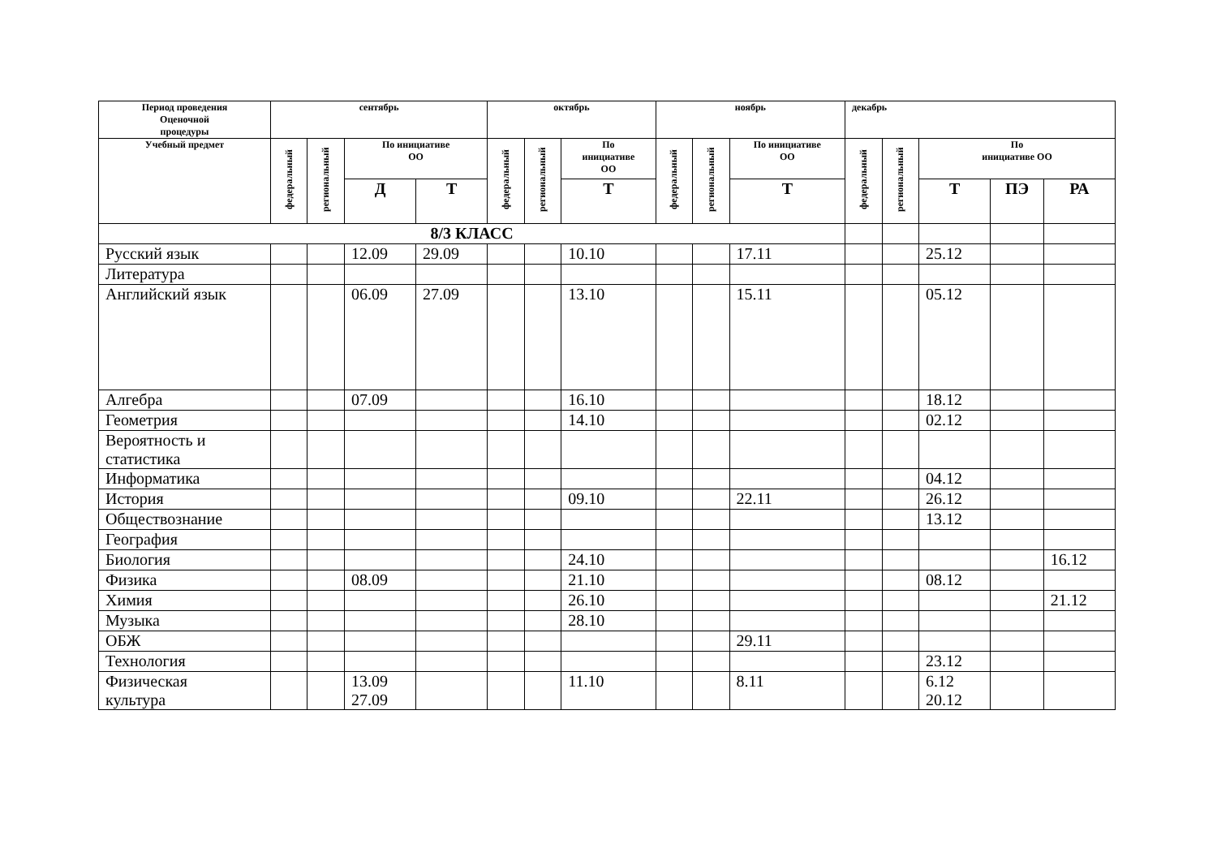| Период проведения Оценочной процедуры | сентябрь | | | | октябрь | | | ноябрь | | | декабрь | | | | |
| --- | --- | --- | --- | --- | --- | --- | --- | --- | --- | --- | --- | --- | --- | --- | --- |
| Учебный предмет | федеральный | региональный | По инициативе ОО | | федеральный | региональный | По инициативе ОО | федеральный | региональный | По инициативе ОО | федеральный | региональный | По инициативе ОО | | |
| | | | Д | Т | | | Т | | | Т | | | Т | ПЭ | РА |
| 8/3 КЛАСС | | | | | | | | | | | | | | | |
| Русский язык | | | 12.09 | 29.09 | | | 10.10 | | | 17.11 | | | 25.12 | | |
| Литература | | | | | | | | | | | | | | | |
| Английский язык | | | 06.09 | 27.09 | | | 13.10 | | | 15.11 | | | 05.12 | | |
| Алгебра | | | 07.09 | | | | 16.10 | | | | | | 18.12 | | |
| Геометрия | | | | | | | 14.10 | | | | | | 02.12 | | |
| Вероятность и статистика | | | | | | | | | | | | | | | |
| Информатика | | | | | | | | | | | | | 04.12 | | |
| История | | | | | | | 09.10 | | | 22.11 | | | 26.12 | | |
| Обществознание | | | | | | | | | | | | | 13.12 | | |
| География | | | | | | | | | | | | | | | |
| Биология | | | | | | | 24.10 | | | | | | | | 16.12 |
| Физика | | | 08.09 | | | | 21.10 | | | | | | 08.12 | | |
| Химия | | | | | | | 26.10 | | | | | | | | 21.12 |
| Музыка | | | | | | | 28.10 | | | | | | | | |
| ОБЖ | | | | | | | | | | 29.11 | | | | | |
| Технология | | | | | | | | | | | | | 23.12 | | |
| Физическая культура | | | 13.09 27.09 | | | | 11.10 | | | 8.11 | | | 6.12 20.12 | | |